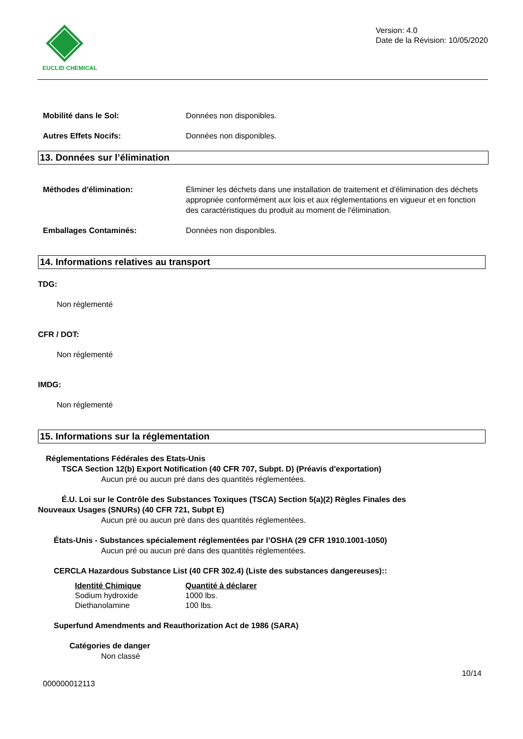EUCLID CHEMICAL
Version: 4.0
Date de la Révision: 10/05/2020
Mobilité dans le Sol: Données non disponibles.
Autres Effets Nocifs: Données non disponibles.
13. Données sur l’élimination
Méthodes d'élimination: Éliminer les déchets dans une installation de traitement et d'élimination des déchets appropriée conformément aux lois et aux réglementations en vigueur et en fonction des caractéristiques du produit au moment de l'élimination.
Emballages Contaminés: Données non disponibles.
14. Informations relatives au transport
TDG:
Non réglementé
CFR / DOT:
Non réglementé
IMDG:
Non réglementé
15. Informations sur la réglementation
Réglementations Fédérales des Etats-Unis
TSCA Section 12(b) Export Notification (40 CFR 707, Subpt. D) (Préavis d'exportation)
Aucun pré ou aucun pré dans des quantités réglementées.
É.U. Loi sur le Contrôle des Substances Toxiques (TSCA) Section 5(a)(2) Règles Finales des
Nouveaux Usages (SNURs) (40 CFR 721, Subpt E)
Aucun pré ou aucun pré dans des quantités réglementées.
États-Unis - Substances spécialement réglementées par l’OSHA (29 CFR 1910.1001-1050)
Aucun pré ou aucun pré dans des quantités réglementées.
CERCLA Hazardous Substance List (40 CFR 302.4) (Liste des substances dangereuses)::
| Identité Chimique | Quantité à déclarer |
| --- | --- |
| Sodium hydroxide | 1000 lbs. |
| Diethanolamine | 100 lbs. |
Superfund Amendments and Reauthorization Act de 1986 (SARA)
Catégories de danger
Non classé
10/14
000000012113